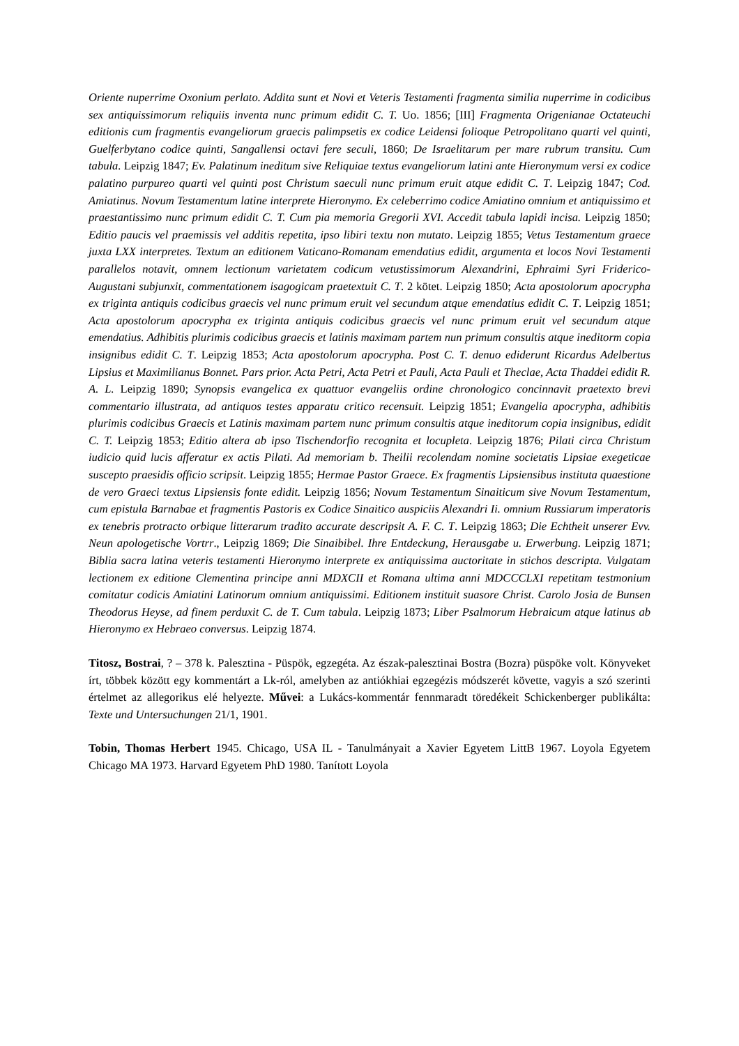Oriente nuperrime Oxonium perlato. Addita sunt et Novi et Veteris Testamenti fragmenta similia nuperrime in codicibus sex antiquissimorum reliquiis inventa nunc primum edidit C. T. Uo. 1856; [III] Fragmenta Origenianae Octateuchi editionis cum fragmentis evangeliorum graecis palimpsetis ex codice Leidensi folioque Petropolitano quarti vel quinti, Guelferbytano codice quinti, Sangallensi octavi fere seculi, 1860; De Israelitarum per mare rubrum transitu. Cum tabula. Leipzig 1847; Ev. Palatinum ineditum sive Reliquiae textus evangeliorum latini ante Hieronymum versi ex codice palatino purpureo quarti vel quinti post Christum saeculi nunc primum eruit atque edidit C. T. Leipzig 1847; Cod. Amiatinus. Novum Testamentum latine interprete Hieronymo. Ex celeberrimo codice Amiatino omnium et antiquissimo et praestantissimo nunc primum edidit C. T. Cum pia memoria Gregorii XVI. Accedit tabula lapidi incisa. Leipzig 1850; Editio paucis vel praemissis vel additis repetita, ipso libiri textu non mutato. Leipzig 1855; Vetus Testamentum graece juxta LXX interpretes. Textum an editionem Vaticano-Romanam emendatius edidit, argumenta et locos Novi Testamenti parallelos notavit, omnem lectionum varietatem codicum vetustissimorum Alexandrini, Ephraimi Syri Friderico-Augustani subjunxit, commentationem isagogicam praetextuit C. T. 2 kötet. Leipzig 1850; Acta apostolorum apocrypha ex triginta antiquis codicibus graecis vel nunc primum eruit vel secundum atque emendatius edidit C. T. Leipzig 1851; Acta apostolorum apocrypha ex triginta antiquis codicibus graecis vel nunc primum eruit vel secundum atque emendatius. Adhibitis plurimis codicibus graecis et latinis maximam partem nun primum consultis atque ineditorm copia insignibus edidit C. T. Leipzig 1853; Acta apostolorum apocrypha. Post C. T. denuo ediderunt Ricardus Adelbertus Lipsius et Maximilianus Bonnet. Pars prior. Acta Petri, Acta Petri et Pauli, Acta Pauli et Theclae, Acta Thaddei edidit R. A. L. Leipzig 1890; Synopsis evangelica ex quattuor evangeliis ordine chronologico concinnavit praetexto brevi commentario illustrata, ad antiquos testes apparatu critico recensuit. Leipzig 1851; Evangelia apocrypha, adhibitis plurimis codicibus Graecis et Latinis maximam partem nunc primum consultis atque ineditorum copia insignibus, edidit C. T. Leipzig 1853; Editio altera ab ipso Tischendorfio recognita et locupleta. Leipzig 1876; Pilati circa Christum iudicio quid lucis afferatur ex actis Pilati. Ad memoriam b. Theilii recolendam nomine societatis Lipsiae exegeticae suscepto praesidis officio scripsit. Leipzig 1855; Hermae Pastor Graece. Ex fragmentis Lipsiensibus instituta quaestione de vero Graeci textus Lipsiensis fonte edidit. Leipzig 1856; Novum Testamentum Sinaiticum sive Novum Testamentum, cum epistula Barnabae et fragmentis Pastoris ex Codice Sinaitico auspiciis Alexandri Ii. omnium Russiarum imperatoris ex tenebris protracto orbique litterarum tradito accurate descripsit A. F. C. T. Leipzig 1863; Die Echtheit unserer Evv. Neun apologetische Vortrr., Leipzig 1869; Die Sinaibibel. Ihre Entdeckung, Herausgabe u. Erwerbung. Leipzig 1871; Biblia sacra latina veteris testamenti Hieronymo interprete ex antiquissima auctoritate in stichos descripta. Vulgatam lectionem ex editione Clementina principe anni MDXCII et Romana ultima anni MDCCCLXI repetitam testmonium comitatur codicis Amiatini Latinorum omnium antiquissimi. Editionem instituit suasore Christ. Carolo Josia de Bunsen Theodorus Heyse, ad finem perduxit C. de T. Cum tabula. Leipzig 1873; Liber Psalmorum Hebraicum atque latinus ab Hieronymo ex Hebraeo conversus. Leipzig 1874.
Titosz, Bostrai, ? – 378 k. Palesztina - Püspök, egzegéta. Az észak-palesztinai Bostra (Bozra) püspöke volt. Könyveket írt, többek között egy kommentárt a Lk-ról, amelyben az antiókhiai egzegézis módszerét követte, vagyis a szó szerinti értelmet az allegorikus elé helyezte. Művei: a Lukács-kommentár fennmaradt töredékeit Schickenberger publikálta: Texte und Untersuchungen 21/1, 1901.
Tobin, Thomas Herbert 1945. Chicago, USA IL - Tanulmányait a Xavier Egyetem LittB 1967. Loyola Egyetem Chicago MA 1973. Harvard Egyetem PhD 1980. Tanított Loyola